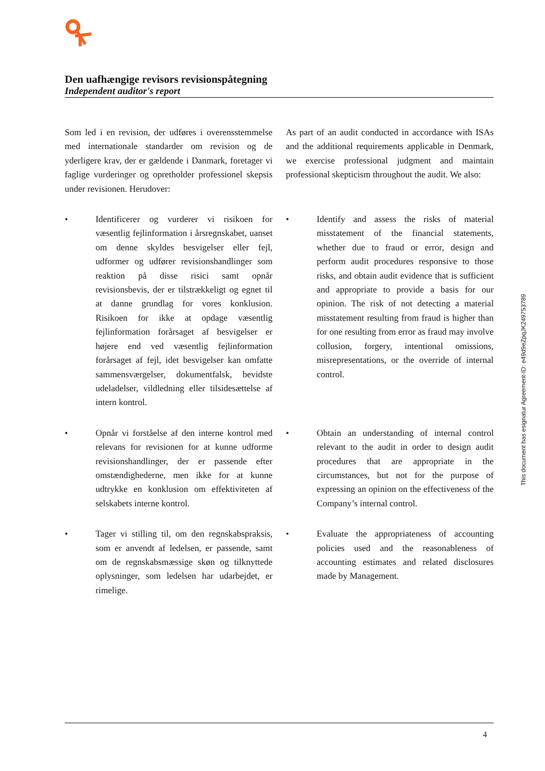Den uafhængige revisors revisionspåtegning
Independent auditor's report
Som led i en revision, der udføres i overensstemmelse med internationale standarder om revision og de yderligere krav, der er gældende i Danmark, foretager vi faglige vurderinger og opretholder professionel skepsis under revisionen. Herudover:
As part of an audit conducted in accordance with ISAs and the additional requirements applicable in Denmark, we exercise professional judgment and maintain professional skepticism throughout the audit. We also:
• Identificerer og vurderer vi risikoen for væsentlig fejlinformation i årsregnskabet, uanset om denne skyldes besvigelser eller fejl, udformer og udfører revisionshandlinger som reaktion på disse risici samt opnår revisionsbevis, der er tilstrækkeligt og egnet til at danne grundlag for vores konklusion. Risikoen for ikke at opdage væsentlig fejlinformation forårsaget af besvigelser er højere end ved væsentlig fejlinformation forårsaget af fejl, idet besvigelser kan omfatte sammensværgelser, dokumentfalsk, bevidste udeladelser, vildledning eller tilsidesættelse af intern kontrol.
• Identify and assess the risks of material misstatement of the financial statements, whether due to fraud or error, design and perform audit procedures responsive to those risks, and obtain audit evidence that is sufficient and appropriate to provide a basis for our opinion. The risk of not detecting a material misstatement resulting from fraud is higher than for one resulting from error as fraud may involve collusion, forgery, intentional omissions, misrepresentations, or the override of internal control.
• Opnår vi forståelse af den interne kontrol med relevans for revisionen for at kunne udforme revisionshandlinger, der er passende efter omstændighederne, men ikke for at kunne udtrykke en konklusion om effektiviteten af selskabets interne kontrol.
• Obtain an understanding of internal control relevant to the audit in order to design audit procedures that are appropriate in the circumstances, but not for the purpose of expressing an opinion on the effectiveness of the Company’s internal control.
• Tager vi stilling til, om den regnskabspraksis, som er anvendt af ledelsen, er passende, samt om de regnskabsmæssige skøn og tilknyttede oplysninger, som ledelsen har udarbejdet, er rimelige.
• Evaluate the appropriateness of accounting policies used and the reasonableness of accounting estimates and related disclosures made by Management.
This document has esignatur Agreement-ID: e49d9eZpqJK249753789
4